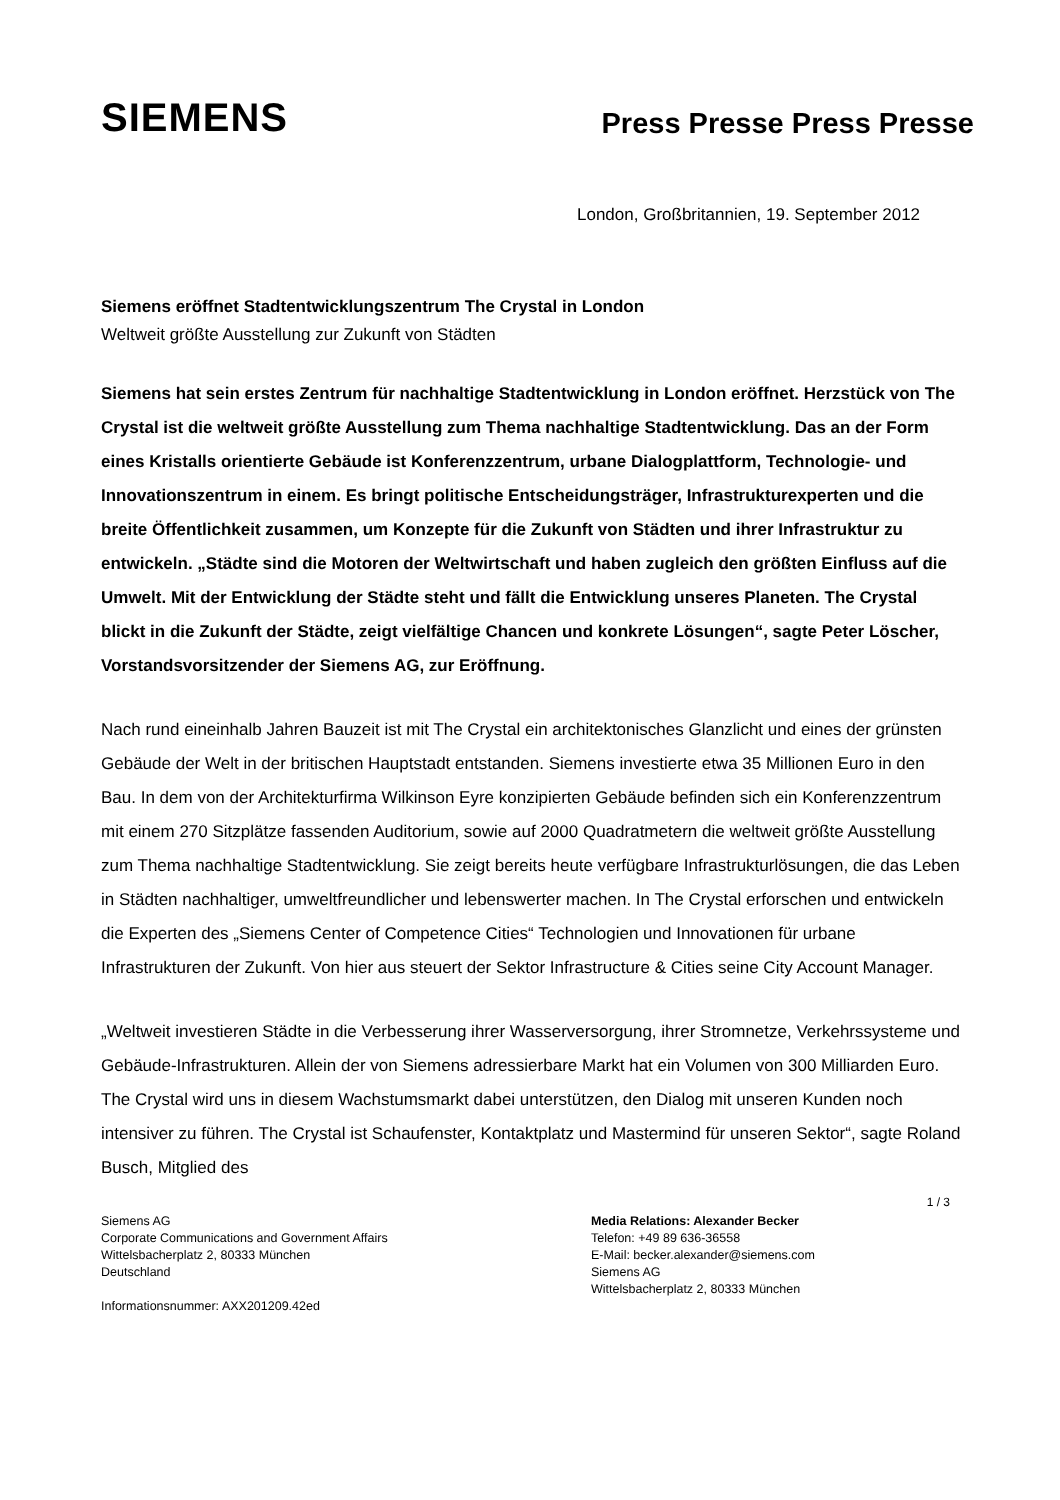SIEMENS
Press Presse Press Presse
London, Großbritannien, 19. September 2012
Siemens eröffnet Stadtentwicklungszentrum The Crystal in London
Weltweit größte Ausstellung zur Zukunft von Städten
Siemens hat sein erstes Zentrum für nachhaltige Stadtentwicklung in London eröffnet. Herzstück von The Crystal ist die weltweit größte Ausstellung zum Thema nachhaltige Stadtentwicklung. Das an der Form eines Kristalls orientierte Gebäude ist Konferenzzentrum, urbane Dialogplattform, Technologie- und Innovationszentrum in einem. Es bringt politische Entscheidungsträger, Infrastrukturexperten und die breite Öffentlichkeit zusammen, um Konzepte für die Zukunft von Städten und ihrer Infrastruktur zu entwickeln. „Städte sind die Motoren der Weltwirtschaft und haben zugleich den größten Einfluss auf die Umwelt. Mit der Entwicklung der Städte steht und fällt die Entwicklung unseres Planeten. The Crystal blickt in die Zukunft der Städte, zeigt vielfältige Chancen und konkrete Lösungen“, sagte Peter Löscher, Vorstandsvorsitzender der Siemens AG, zur Eröffnung.
Nach rund eineinhalb Jahren Bauzeit ist mit The Crystal ein architektonisches Glanzlicht und eines der grünsten Gebäude der Welt in der britischen Hauptstadt entstanden. Siemens investierte etwa 35 Millionen Euro in den Bau. In dem von der Architekturfirma Wilkinson Eyre konzipierten Gebäude befinden sich ein Konferenzzentrum mit einem 270 Sitzplätze fassenden Auditorium, sowie auf 2000 Quadratmetern die weltweit größte Ausstellung zum Thema nachhaltige Stadtentwicklung. Sie zeigt bereits heute verfügbare Infrastrukturlösungen, die das Leben in Städten nachhaltiger, umweltfreundlicher und lebenswerter machen. In The Crystal erforschen und entwickeln die Experten des „Siemens Center of Competence Cities“ Technologien und Innovationen für urbane Infrastrukturen der Zukunft. Von hier aus steuert der Sektor Infrastructure & Cities seine City Account Manager.
„Weltweit investieren Städte in die Verbesserung ihrer Wasserversorgung, ihrer Stromnetze, Verkehrssysteme und Gebäude-Infrastrukturen. Allein der von Siemens adressierbare Markt hat ein Volumen von 300 Milliarden Euro. The Crystal wird uns in diesem Wachstumsmarkt dabei unterstützen, den Dialog mit unseren Kunden noch intensiver zu führen. The Crystal ist Schaufenster, Kontaktplatz und Mastermind für unseren Sektor“, sagte Roland Busch, Mitglied des
1 / 3
Siemens AG
Corporate Communications and Government Affairs
Wittelsbacherplatz 2, 80333 München
Deutschland
Informationsnummer: AXX201209.42ed
Media Relations: Alexander Becker
Telefon: +49 89 636-36558
E-Mail: becker.alexander@siemens.com
Siemens AG
Wittelsbacherplatz 2, 80333 München